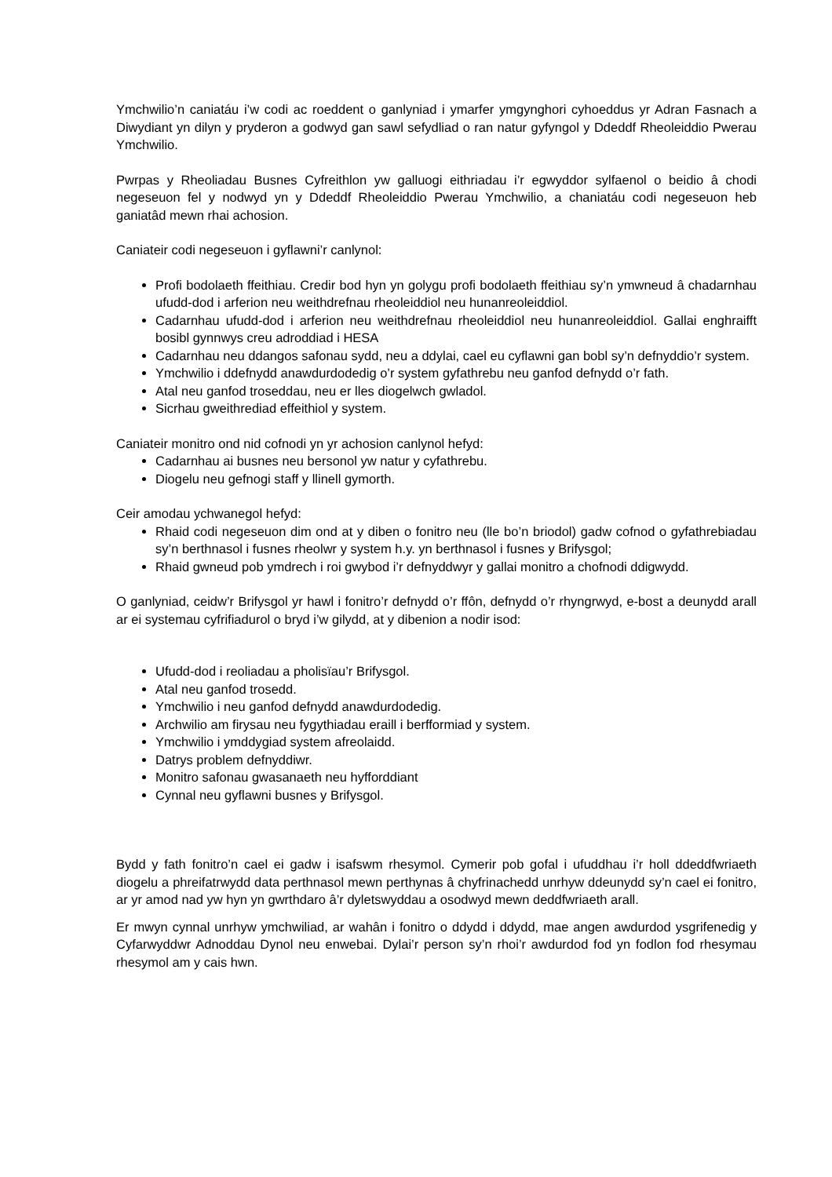Ymchwilio’n caniatáu i’w codi ac roeddent o ganlyniad i ymarfer ymgynghori cyhoeddus yr Adran Fasnach a Diwydiant yn dilyn y pryderon a godwyd gan sawl sefydliad o ran natur gyfyngol y Ddeddf Rheoleiddio Pwerau Ymchwilio.
Pwrpas y Rheoliadau Busnes Cyfreithlon yw galluogi eithriadau i’r egwyddor sylfaenol o beidio â chodi negeseuon fel y nodwyd yn y Ddeddf Rheoleiddio Pwerau Ymchwilio, a chaniatáu codi negeseuon heb ganiatâd mewn rhai achosion.
Caniateir codi negeseuon i gyflawni’r canlynol:
Profi bodolaeth ffeithiau. Credir bod hyn yn golygu profi bodolaeth ffeithiau sy’n ymwneud â chadarnhau ufudd-dod i arferion neu weithdrefnau rheoleiddiol neu hunanreoleiddiol.
Cadarnhau ufudd-dod i arferion neu weithdrefnau rheoleiddiol neu hunanreoleiddiol. Gallai enghraifft bosibl gynnwys creu adroddiad i HESA
Cadarnhau neu ddangos safonau sydd, neu a ddylai, cael eu cyflawni gan bobl sy’n defnyddio’r system.
Ymchwilio i ddefnydd anawdurdodedig o’r system gyfathrebu neu ganfod defnydd o’r fath.
Atal neu ganfod troseddau, neu er lles diogelwch gwladol.
Sicrhau gweithrediad effeithiol y system.
Caniateir monitro ond nid cofnodi yn yr achosion canlynol hefyd:
Cadarnhau ai busnes neu bersonol yw natur y cyfathrebu.
Diogelu neu gefnogi staff y llinell gymorth.
Ceir amodau ychwanegol hefyd:
Rhaid codi negeseuon dim ond at y diben o fonitro neu (lle bo’n briodol) gadw cofnod o gyfathrebiadau sy’n berthnasol i fusnes rheolwr y system h.y. yn berthnasol i fusnes y Brifysgol;
Rhaid gwneud pob ymdrech i roi gwybod i’r defnyddwyr y gallai monitro a chofnodi ddigwydd.
O ganlyniad, ceidw’r Brifysgol yr hawl i fonitro’r defnydd o’r ffôn, defnydd o’r rhyngrwyd, e-bost a deunydd arall ar ei systemau cyfrifiadurol o bryd i’w gilydd, at y dibenion a nodir isod:
Ufudd-dod i reoliadau a pholisïau’r Brifysgol.
Atal neu ganfod trosedd.
Ymchwilio i neu ganfod defnydd anawdurdodedig.
Archwilio am firysau neu fygythiadau eraill i berfformiad y system.
Ymchwilio i ymddygiad system afreolaidd.
Datrys problem defnyddiwr.
Monitro safonau gwasanaeth neu hyfforddiant
Cynnal neu gyflawni busnes y Brifysgol.
Bydd y fath fonitro’n cael ei gadw i isafswm rhesymol. Cymerir pob gofal i ufuddhau i’r holl ddeddfwriaeth diogelu a phreifatrwydd data perthnasol mewn perthynas â chyfrinachedd unrhyw ddeunydd sy’n cael ei fonitro, ar yr amod nad yw hyn yn gwrthdaro â’r dyletswyddau a osodwyd mewn deddfwriaeth arall.
Er mwyn cynnal unrhyw ymchwiliad, ar wahân i fonitro o ddydd i ddydd, mae angen awdurdod ysgrifenedig y Cyfarwyddwr Adnoddau Dynol neu enwebai. Dylai’r person sy’n rhoi’r awdurdod fod yn fodlon fod rhesymau rhesymol am y cais hwn.